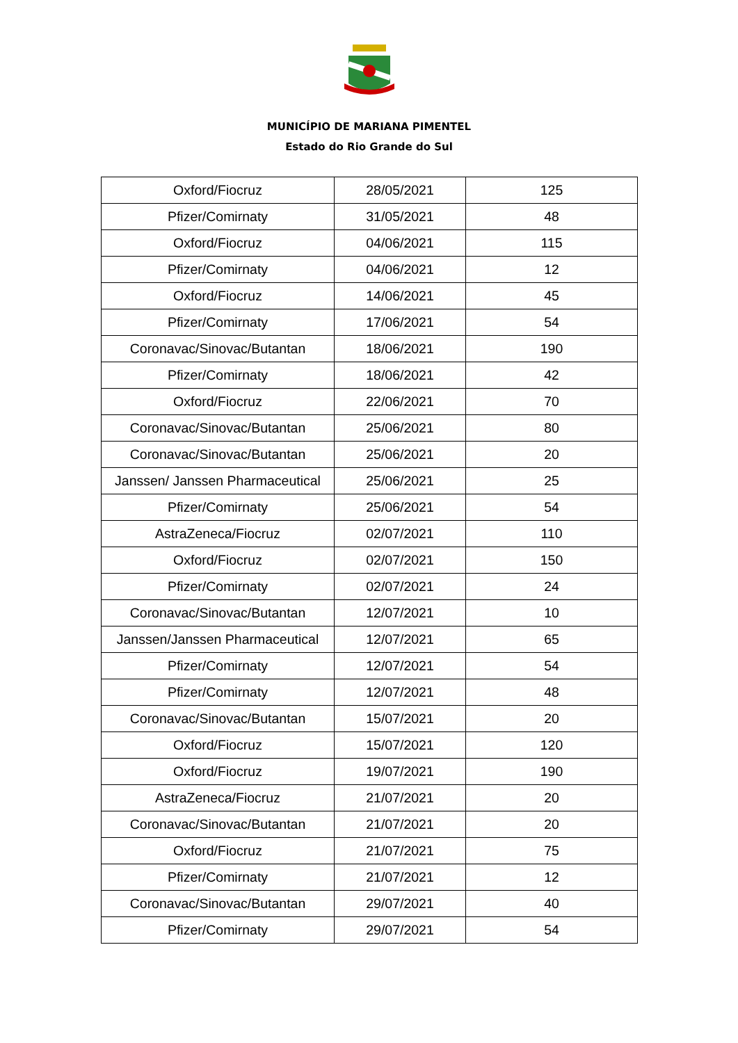MUNICÍPIO DE MARIANA PIMENTEL
Estado do Rio Grande do Sul
| Oxford/Fiocruz | 28/05/2021 | 125 |
| Pfizer/Comirnaty | 31/05/2021 | 48 |
| Oxford/Fiocruz | 04/06/2021 | 115 |
| Pfizer/Comirnaty | 04/06/2021 | 12 |
| Oxford/Fiocruz | 14/06/2021 | 45 |
| Pfizer/Comirnaty | 17/06/2021 | 54 |
| Coronavac/Sinovac/Butantan | 18/06/2021 | 190 |
| Pfizer/Comirnaty | 18/06/2021 | 42 |
| Oxford/Fiocruz | 22/06/2021 | 70 |
| Coronavac/Sinovac/Butantan | 25/06/2021 | 80 |
| Coronavac/Sinovac/Butantan | 25/06/2021 | 20 |
| Janssen/ Janssen Pharmaceutical | 25/06/2021 | 25 |
| Pfizer/Comirnaty | 25/06/2021 | 54 |
| AstraZeneca/Fiocruz | 02/07/2021 | 110 |
| Oxford/Fiocruz | 02/07/2021 | 150 |
| Pfizer/Comirnaty | 02/07/2021 | 24 |
| Coronavac/Sinovac/Butantan | 12/07/2021 | 10 |
| Janssen/Janssen Pharmaceutical | 12/07/2021 | 65 |
| Pfizer/Comirnaty | 12/07/2021 | 54 |
| Pfizer/Comirnaty | 12/07/2021 | 48 |
| Coronavac/Sinovac/Butantan | 15/07/2021 | 20 |
| Oxford/Fiocruz | 15/07/2021 | 120 |
| Oxford/Fiocruz | 19/07/2021 | 190 |
| AstraZeneca/Fiocruz | 21/07/2021 | 20 |
| Coronavac/Sinovac/Butantan | 21/07/2021 | 20 |
| Oxford/Fiocruz | 21/07/2021 | 75 |
| Pfizer/Comirnaty | 21/07/2021 | 12 |
| Coronavac/Sinovac/Butantan | 29/07/2021 | 40 |
| Pfizer/Comirnaty | 29/07/2021 | 54 |